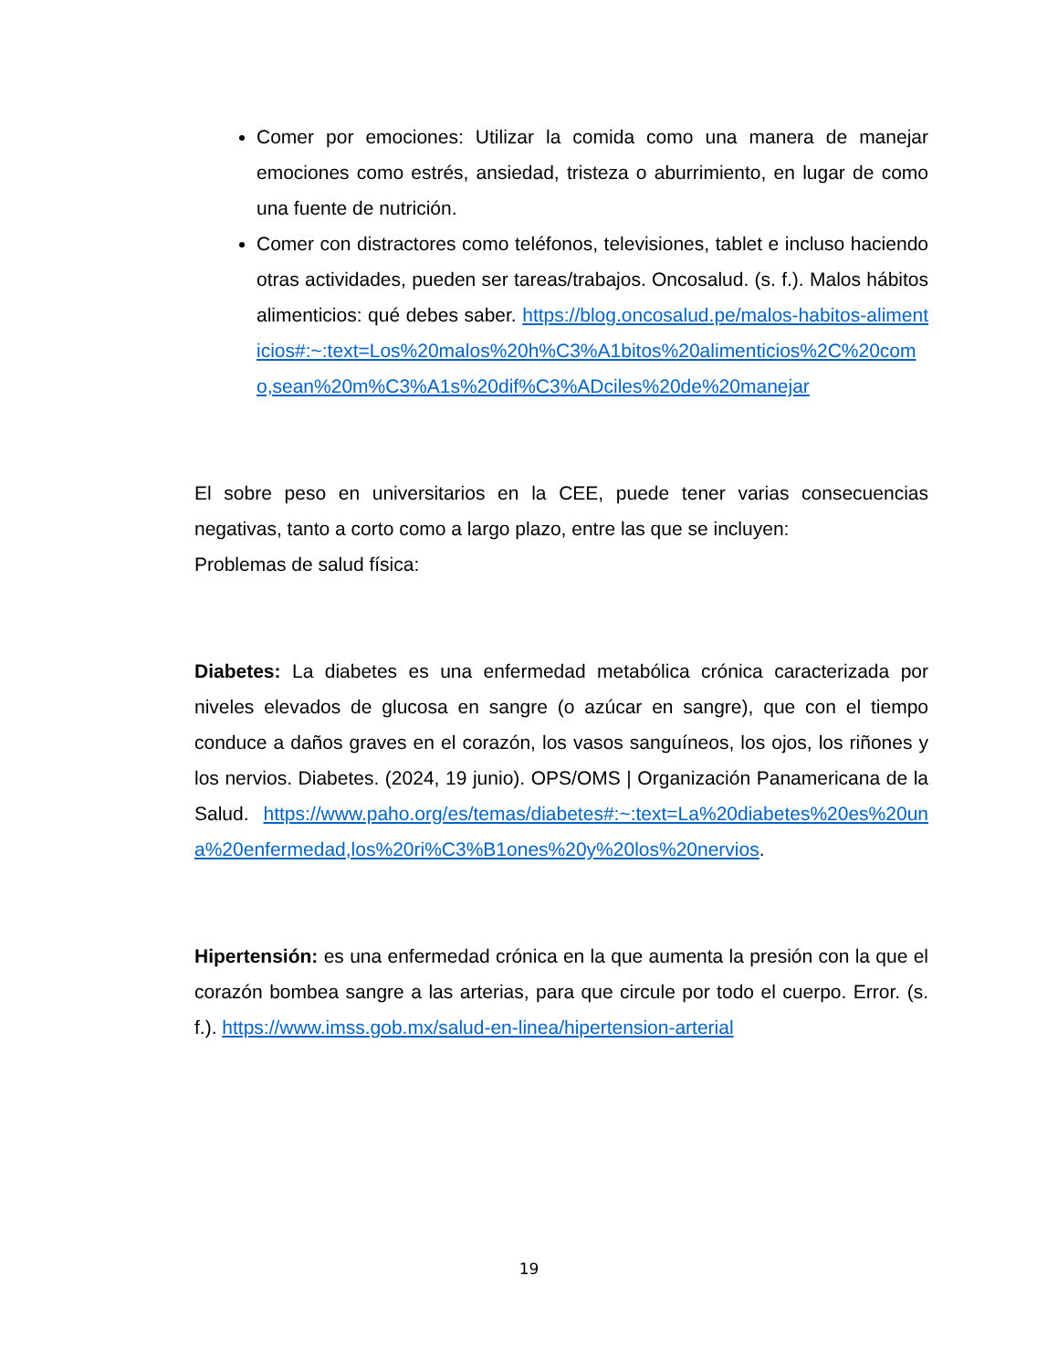Comer por emociones: Utilizar la comida como una manera de manejar emociones como estrés, ansiedad, tristeza o aburrimiento, en lugar de como una fuente de nutrición.
Comer con distractores como teléfonos, televisiones, tablet e incluso haciendo otras actividades, pueden ser tareas/trabajos. Oncosalud. (s. f.). Malos hábitos alimenticios: qué debes saber. https://blog.oncosalud.pe/malos-habitos-alimenticios#:~:text=Los%20malos%20h%C3%A1bitos%20alimenticios%2C%20como,sean%20m%C3%A1s%20dif%C3%ADciles%20de%20manejar
El sobre peso en universitarios en la CEE, puede tener varias consecuencias negativas, tanto a corto como a largo plazo, entre las que se incluyen:
Problemas de salud física:
Diabetes: La diabetes es una enfermedad metabólica crónica caracterizada por niveles elevados de glucosa en sangre (o azúcar en sangre), que con el tiempo conduce a daños graves en el corazón, los vasos sanguíneos, los ojos, los riñones y los nervios. Diabetes. (2024, 19 junio). OPS/OMS | Organización Panamericana de la Salud. https://www.paho.org/es/temas/diabetes#:~:text=La%20diabetes%20es%20una%20enfermedad,los%20ri%C3%B1ones%20y%20los%20nervios.
Hipertensión: es una enfermedad crónica en la que aumenta la presión con la que el corazón bombea sangre a las arterias, para que circule por todo el cuerpo. Error. (s. f.). https://www.imss.gob.mx/salud-en-linea/hipertension-arterial
19